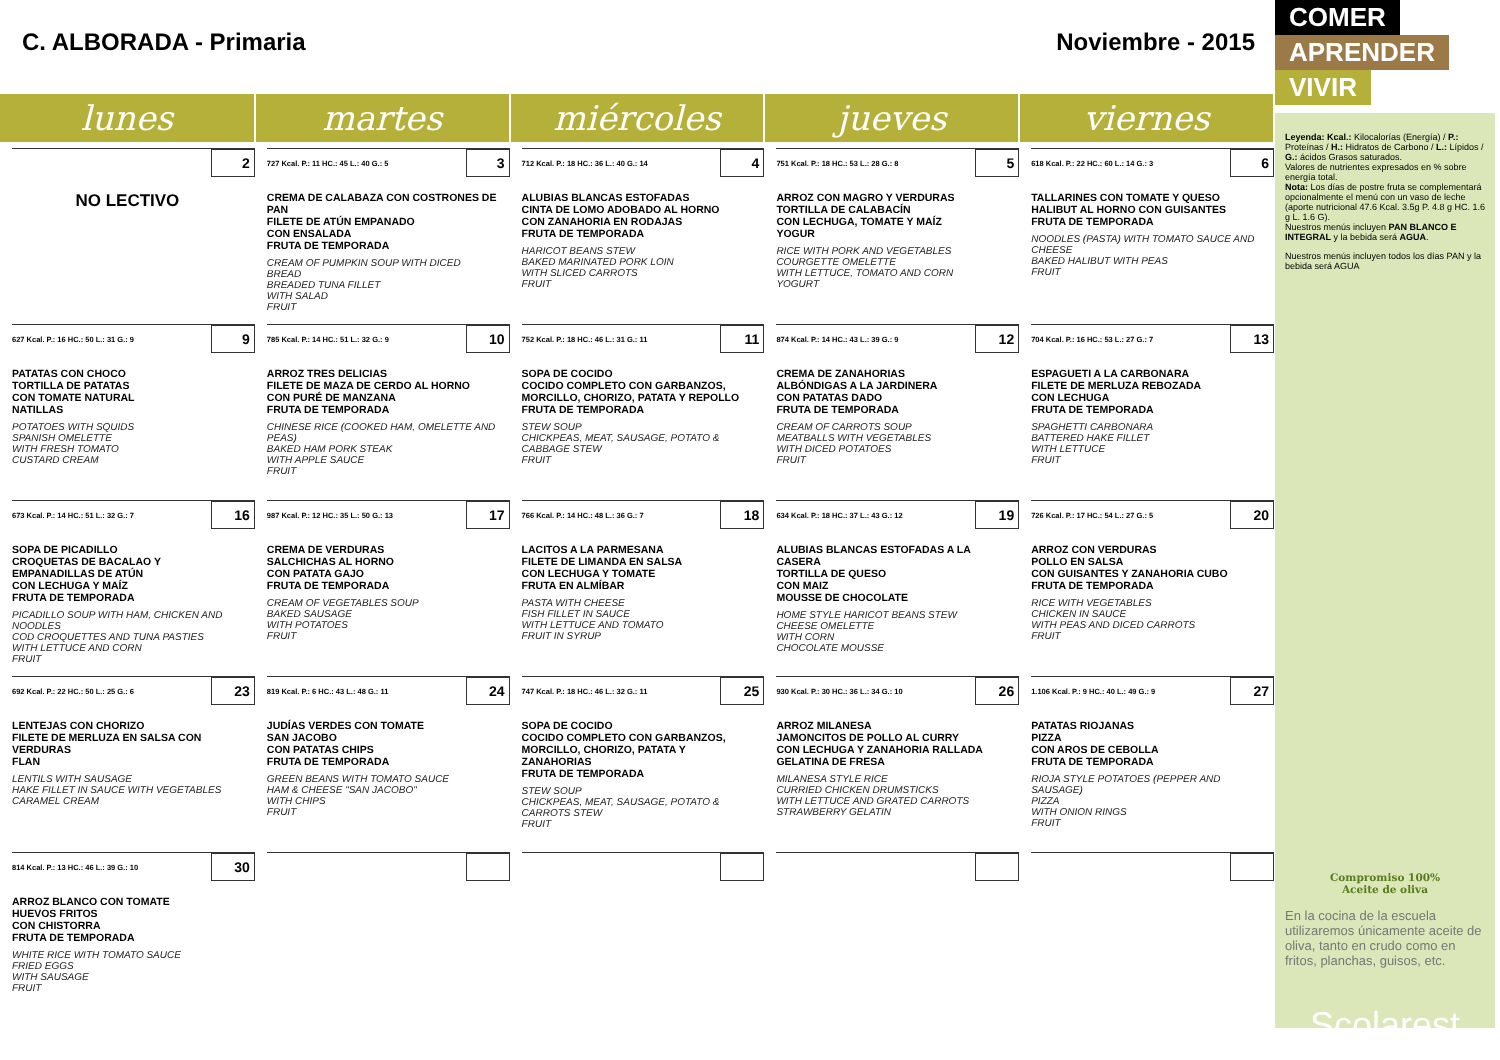C. ALBORADA - Primaria Noviembre - 2015
| lunes | martes | miércoles | jueves | viernes |
| --- | --- | --- | --- | --- |
| 2 NO LECTIVO | 727 Kcal. P.: 11 HC.: 45 L.: 40 G.: 5 3 CREMA DE CALABAZA CON COSTRONES DE PAN FILETE DE ATÚN EMPANADO CON ENSALADA FRUTA DE TEMPORADA CREAM OF PUMPKIN SOUP WITH DICED BREAD BREADED TUNA FILLET WITH SALAD FRUIT | 712 Kcal. P.: 18 HC.: 36 L.: 40 G.: 14 4 ALUBIAS BLANCAS ESTOFADAS CINTA DE LOMO ADOBADO AL HORNO CON ZANAHORIA EN RODAJAS FRUTA DE TEMPORADA HARICOT BEANS STEW BAKED MARINATED PORK LOIN WITH SLICED CARROTS FRUIT | 751 Kcal. P.: 18 HC.: 53 L.: 28 G.: 8 5 ARROZ CON MAGRO Y VERDURAS TORTILLA DE CALABACÍN CON LECHUGA, TOMATE Y MAÍZ YOGUR RICE WITH PORK AND VEGETABLES COURGETTE OMELETTE WITH LETTUCE, TOMATO AND CORN YOGURT | 618 Kcal. P.: 22 HC.: 60 L.: 14 G.: 3 6 TALLARINES CON TOMATE Y QUESO HALIBUT AL HORNO CON GUISANTES FRUTA DE TEMPORADA NOODLES (PASTA) WITH TOMATO SAUCE AND CHEESE BAKED HALIBUT WITH PEAS FRUIT |
| 627 Kcal. P.: 16 HC.: 50 L.: 31 G.: 9 9 PATATAS CON CHOCO TORTILLA DE PATATAS CON TOMATE NATURAL NATILLAS POTATOES WITH SQUIDS SPANISH OMELETTE WITH FRESH TOMATO CUSTARD CREAM | 785 Kcal. P.: 14 HC.: 51 L.: 32 G.: 9 10 ARROZ TRES DELICIAS FILETE DE MAZA DE CERDO AL HORNO CON PURÉ DE MANZANA FRUTA DE TEMPORADA CHINESE RICE (COOKED HAM, OMELETTE AND PEAS) BAKED HAM PORK STEAK WITH APPLE SAUCE FRUIT | 752 Kcal. P.: 18 HC.: 46 L.: 31 G.: 11 11 SOPA DE COCIDO COCIDO COMPLETO CON GARBANZOS, MORCILLO, CHORIZO, PATATA Y REPOLLO FRUTA DE TEMPORADA STEW SOUP CHICKPEAS, MEAT, SAUSAGE, POTATO & CABBAGE STEW FRUIT | 874 Kcal. P.: 14 HC.: 43 L.: 39 G.: 9 12 CREMA DE ZANAHORIAS ALBÓNDIGAS A LA JARDINERA CON PATATAS DADO FRUTA DE TEMPORADA CREAM OF CARROTS SOUP MEATBALLS WITH VEGETABLES WITH DICED POTATOES FRUIT | 704 Kcal. P.: 16 HC.: 53 L.: 27 G.: 7 13 ESPAGUETI A LA CARBONARA FILETE DE MERLUZA REBOZADA CON LECHUGA FRUTA DE TEMPORADA SPAGHETTI CARBONARA BATTERED HAKE FILLET WITH LETTUCE FRUIT |
| 673 Kcal. P.: 14 HC.: 51 L.: 32 G.: 7 16 SOPA DE PICADILLO CROQUETAS DE BACALAO Y EMPANADILLAS DE ATÚN CON LECHUGA Y MAÍZ FRUTA DE TEMPORADA PICADILLO SOUP WITH HAM, CHICKEN AND NOODLES COD CROQUETTES AND TUNA PASTIES WITH LETTUCE AND CORN FRUIT | 987 Kcal. P.: 12 HC.: 35 L.: 50 G.: 13 17 CREMA DE VERDURAS SALCHICHAS AL HORNO CON PATATA GAJO FRUTA DE TEMPORADA CREAM OF VEGETABLES SOUP BAKED SAUSAGE WITH POTATOES FRUIT | 766 Kcal. P.: 14 HC.: 48 L.: 36 G.: 7 18 LACITOS A LA PARMESANA FILETE DE LIMANDA EN SALSA CON LECHUGA Y TOMATE FRUTA EN ALMÍBAR PASTA WITH CHEESE FISH FILLET IN SAUCE WITH LETTUCE AND TOMATO FRUIT IN SYRUP | 634 Kcal. P.: 18 HC.: 37 L.: 43 G.: 12 19 ALUBIAS BLANCAS ESTOFADAS A LA CASERA TORTILLA DE QUESO CON MAIZ MOUSSE DE CHOCOLATE HOME STYLE HARICOT BEANS STEW CHEESE OMELETTE WITH CORN CHOCOLATE MOUSSE | 726 Kcal. P.: 17 HC.: 54 L.: 27 G.: 5 20 ARROZ CON VERDURAS POLLO EN SALSA CON GUISANTES Y ZANAHORIA CUBO FRUTA DE TEMPORADA RICE WITH VEGETABLES CHICKEN IN SAUCE WITH PEAS AND DICED CARROTS FRUIT |
| 692 Kcal. P.: 22 HC.: 50 L.: 25 G.: 6 23 LENTEJAS CON CHORIZO FILETE DE MERLUZA EN SALSA CON VERDURAS FLAN LENTILS WITH SAUSAGE HAKE FILLET IN SAUCE WITH VEGETABLES CARAMEL CREAM | 819 Kcal. P.: 6 HC.: 43 L.: 48 G.: 11 24 JUDÍAS VERDES CON TOMATE SAN JACOBO CON PATATAS CHIPS FRUTA DE TEMPORADA GREEN BEANS WITH TOMATO SAUCE HAM & CHEESE "SAN JACOBO" WITH CHIPS FRUIT | 747 Kcal. P.: 18 HC.: 46 L.: 32 G.: 11 25 SOPA DE COCIDO COCIDO COMPLETO CON GARBANZOS, MORCILLO, CHORIZO, PATATA Y ZANAHORIAS FRUTA DE TEMPORADA STEW SOUP CHICKPEAS, MEAT, SAUSAGE, POTATO & CARROTS STEW FRUIT | 930 Kcal. P.: 30 HC.: 36 L.: 34 G.: 10 26 ARROZ MILANESA JAMONCITOS DE POLLO AL CURRY CON LECHUGA Y ZANAHORIA RALLADA GELATINA DE FRESA MILANESA STYLE RICE CURRIED CHICKEN DRUMSTICKS WITH LETTUCE AND GRATED CARROTS STRAWBERRY GELATIN | 1.106 Kcal. P.: 9 HC.: 40 L.: 49 G.: 9 27 PATATAS RIOJANAS PIZZA CON AROS DE CEBOLLA FRUTA DE TEMPORADA RIOJA STYLE POTATOES (PEPPER AND SAUSAGE) PIZZA WITH ONION RINGS FRUIT |
| 814 Kcal. P.: 13 HC.: 46 L.: 39 G.: 10 30 ARROZ BLANCO CON TOMATE HUEVOS FRITOS CON CHISTORRA FRUTA DE TEMPORADA WHITE RICE WITH TOMATO SAUCE FRIED EGGS WITH SAUSAGE FRUIT | | | | |
COMER
APRENDER
VIVIR
Leyenda: Kcal.: Kilocalorías (Energía) / P.: Proteínas / H.: Hidratos de Carbono / L.: Lípidos / G.: ácidos Grasos saturados.
Valores de nutrientes expresados en % sobre energía total.
Nota: Los días de postre fruta se complementará opcionalmente el menú con un vaso de leche (aporte nutricional 47.6 Kcal. 3.5g P. 4.8 g HC. 1.6 g L. 1.6 G).
Nuestros menús incluyen PAN BLANCO E INTEGRAL y la bebida será AGUA.
Nuestros menús incluyen todos los días PAN y la bebida será AGUA
Compromiso 100%
Aceite de oliva
En la cocina de la escuela utilizaremos únicamente aceite de oliva, tanto en crudo como en fritos, planchas, guisos, etc.
Scolarest